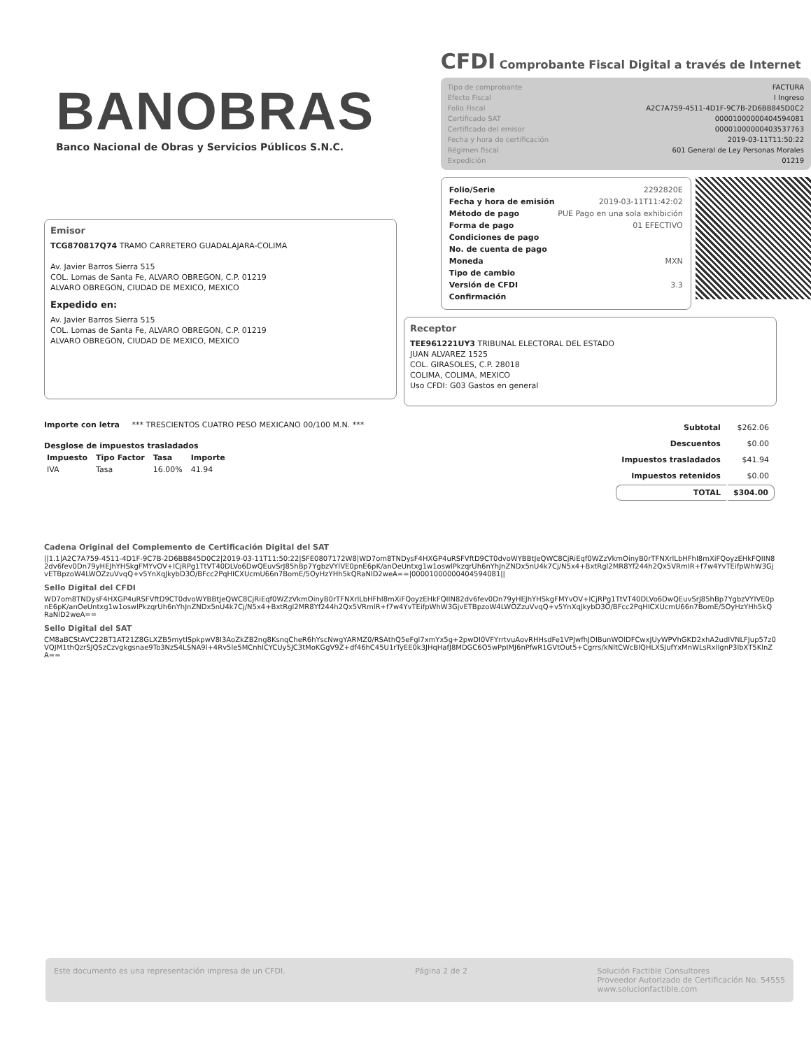BANOBRAS
Banco Nacional de Obras y Servicios Públicos S.N.C.
CFDI Comprobante Fiscal Digital a través de Internet
| Tipo de comprobante | FACTURA |
| Efecto Fiscal | I Ingreso |
| Folio Fiscal | A2C7A759-4511-4D1F-9C7B-2D6BB845D0C2 |
| Certificado SAT | 00001000000404594081 |
| Certificado del emisor | 00001000000403537763 |
| Fecha y hora de certificación | 2019-03-11T11:50:22 |
| Régimen fiscal | 601 General de Ley Personas Morales |
| Expedición | 01219 |
| Folio/Serie | 2292820E |
| Fecha y hora de emisión | 2019-03-11T11:42:02 |
| Método de pago | PUE Pago en una sola exhibición |
| Forma de pago | 01 EFECTIVO |
| Condiciones de pago | |
| No. de cuenta de pago | |
| Moneda | MXN |
| Tipo de cambio | |
| Versión de CFDI | 3.3 |
| Confirmación | |
Emisor
TCG870817Q74 TRAMO CARRETERO GUADALAJARA-COLIMA
Av. Javier Barros Sierra 515
COL. Lomas de Santa Fe, ALVARO OBREGON, C.P. 01219
ALVARO OBREGON, CIUDAD DE MEXICO, MEXICO
Expedido en:
Av. Javier Barros Sierra 515
COL. Lomas de Santa Fe, ALVARO OBREGON, C.P. 01219
ALVARO OBREGON, CIUDAD DE MEXICO, MEXICO
Receptor
TEE961221UY3 TRIBUNAL ELECTORAL DEL ESTADO
JUAN ALVAREZ 1525
COL. GIRASOLES, C.P. 28018
COLIMA, COLIMA, MEXICO
Uso CFDI: G03 Gastos en general
Importe con letra *** TRESCIENTOS CUATRO PESO MEXICANO 00/100 M.N. ***
Desglose de impuestos trasladados
| Impuesto | Tipo Factor | Tasa | Importe |
| --- | --- | --- | --- |
| IVA | Tasa | 16.00% | 41.94 |
| Subtotal | $262.06 |
| Descuentos | $0.00 |
| Impuestos trasladados | $41.94 |
| Impuestos retenidos | $0.00 |
| TOTAL | $304.00 |
Cadena Original del Complemento de Certificación Digital del SAT
||1.1|A2C7A759-4511-4D1F-9C7B-2D6BB845D0C2|2019-03-11T11:50:22|SFE0807172W8|WD7om8TNDysF4HXGP4uRSFVftD9CT0dvoWYBBtJeQWC8CjRiEqf0WZzVkmOinyB0rTFNXrlLbHFhI8mXiFQoyzEHkFQIIN82dv6fev0Dn79yHEJhYHSkgFMYvOV+lCjRPg1TtVT40DLVo6DwQEuvSrJ85hBp7YgbzVYIVE0pnE6pK/anOeUntxg1w1oswlPkzqrUh6nYhJnZNDx5nU4k7Cj/N5x4+BxtRgl2MR8Yf244h2Qx5VRmIR+f7w4YvTEifpWhW3GjvETBpzoW4LWOZzuVvqQ+v5YnXqJkybD3O/BFcc2PqHICXUcmU66n7BomE/5OyHzYHh5kQRaNlD2weA==|00001000000404594081||
Sello Digital del CFDI
WD7om8TNDysF4HXGP4uRSFVftD9CT0dvoWYBBtJeQWC8CjRiEqf0WZzVkmOinyB0rTFNXrlLbHFhI8mXiFQoyzEHkFQIIN82dv6fev0Dn79yHEJhYHSkgFMYvOV+lCjRPg1TtVT40DLVo6DwQEuvSrJ85hBp7YgbzVYIVE0pnE6pK/anOeUntxg1w1oswlPkzqrUh6nYhJnZNDx5nU4k7Cj/N5x4+BxtRgl2MR8Yf244h2Qx5VRmIR+f7w4YvTEifpWhW3GjvETBpzoW4LWOZzuVvqQ+v5YnXqJkybD3O/BFcc2PqHICXUcmU66n7BomE/5OyHzYHh5kQRaNlD2weA==
Sello Digital del SAT
CM8aBCStAVC22BT1AT21Z8GLXZB5mytlSpkpwV8I3AoZkZB2ng8KsnqCheR6hYscNwgYARMZ0/RSAthQ5eFgl7xmYx5g+2pwDI0VFYrrtvuAovRHHsdFe1VPJwfhJOIBunWOlDFCwxJUyWPVhGKD2xhA2udIVNLFJup57z0VQJM1thQzrSJQSzCzvgkgsnae9To3NzS4LSNA9l+4Rv5le5MCnhICYCUy5JC3tMoKGgV9Z+df46hC45U1rTyEE0k3JHqHafJ8MDGC6O5wPpIMJ6nPfwR1GVtOut5+Cgrrs/kNltCWcBIQHLXSJufYxMnWLsRxIlgnP3lbXT5KlnZA==
Este documento es una representación impresa de un CFDI. Página 2 de 2 Solución Factible Consultores
Proveedor Autorizado de Certificación No. 54555
www.solucionfactible.com